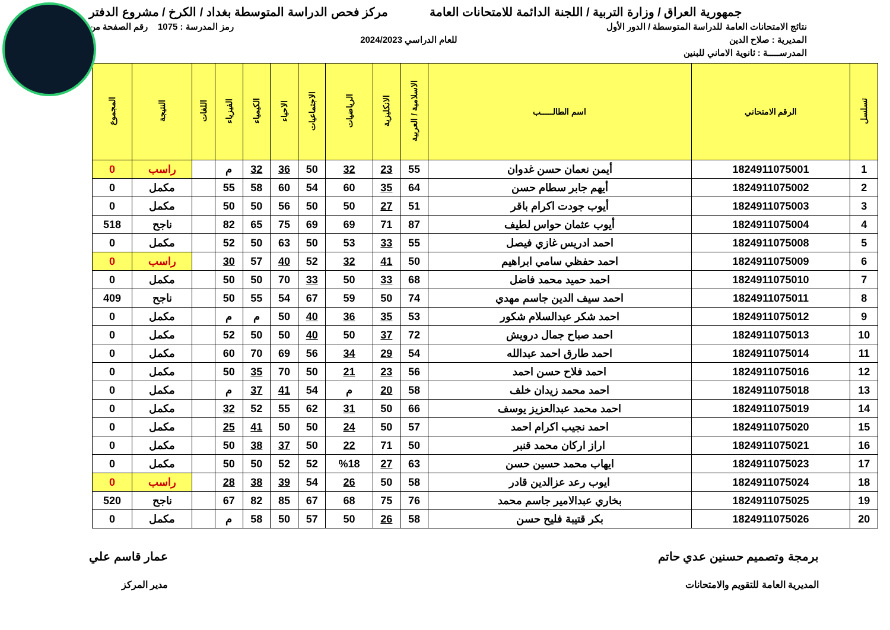جمهورية العراق / وزارة التربية / اللجنة الدائمة للامتحانات العامة
مركز فحص الدراسة المتوسطة بغداد / الكرخ / مشروع الدفتر
نتائج الامتحانات العامة للدراسة المتوسطة / الدور الأول
رمز المدرسة : 1075 رقم الصفحة من
المديرية : صلاح الدين للعام الدراسي 2024/2023
المدرســـــة : ثانوية الاماني للبنين
| تسلسل | الرقم الامتحاني | اسم الطالـــــب | الاسلامية / العربية | الانكليزية | الرياضيات | الاجتماعيات | الاحياء | الكيمياء | الفيزياء | اللغات | النتيجة | المجموع |
| --- | --- | --- | --- | --- | --- | --- | --- | --- | --- | --- | --- | --- |
| 1 | 1824911075001 | أيمن نعمان حسن غدوان | 55 | 23 | 32 | 50 | 36 | 32 | م | | راسب | 0 |
| 2 | 1824911075002 | أيهم جابر سطام حسن | 64 | 35 | 60 | 54 | 60 | 58 | 55 | | مكمل | 0 |
| 3 | 1824911075003 | أيوب جودت اكرام باقر | 51 | 27 | 50 | 50 | 56 | 50 | 50 | | مكمل | 0 |
| 4 | 1824911075004 | أيوب عثمان حواس لطيف | 87 | 71 | 69 | 69 | 75 | 65 | 82 | | ناجح | 518 |
| 5 | 1824911075008 | احمد ادريس غازي فيصل | 55 | 33 | 53 | 50 | 63 | 50 | 52 | | مكمل | 0 |
| 6 | 1824911075009 | احمد حفظي سامي ابراهيم | 50 | 41 | 32 | 52 | 40 | 57 | 30 | | راسب | 0 |
| 7 | 1824911075010 | احمد حميد محمد فاضل | 68 | 33 | 50 | 33 | 70 | 50 | 50 | | مكمل | 0 |
| 8 | 1824911075011 | احمد سيف الدين جاسم مهدي | 74 | 50 | 59 | 67 | 54 | 55 | 50 | | ناجح | 409 |
| 9 | 1824911075012 | احمد شكر عبدالسلام شكور | 53 | 35 | 36 | 40 | 50 | م | م | | مكمل | 0 |
| 10 | 1824911075013 | احمد صباح جمال درويش | 72 | 37 | 50 | 40 | 50 | 50 | 52 | | مكمل | 0 |
| 11 | 1824911075014 | احمد طارق احمد عبدالله | 54 | 29 | 34 | 56 | 69 | 70 | 60 | | مكمل | 0 |
| 12 | 1824911075016 | احمد فلاح حسن احمد | 56 | 23 | 21 | 50 | 70 | 35 | 50 | | مكمل | 0 |
| 13 | 1824911075018 | احمد محمد زيدان خلف | 58 | 20 | م | 54 | 41 | 37 | م | | مكمل | 0 |
| 14 | 1824911075019 | احمد محمد عبدالعزيز يوسف | 66 | 50 | 31 | 62 | 55 | 52 | 32 | | مكمل | 0 |
| 15 | 1824911075020 | احمد نجيب اكرام احمد | 57 | 50 | 24 | 50 | 50 | 41 | 25 | | مكمل | 0 |
| 16 | 1824911075021 | اراز اركان محمد قنبر | 50 | 71 | 22 | 50 | 37 | 38 | 50 | | مكمل | 0 |
| 17 | 1824911075023 | ايهاب محمد حسين حسن | 63 | 27 | %18 | 52 | 52 | 50 | 50 | | مكمل | 0 |
| 18 | 1824911075024 | ايوب رعد عزالدين قادر | 58 | 50 | 26 | 54 | 39 | 38 | 28 | | راسب | 0 |
| 19 | 1824911075025 | بخاري عبدالامير جاسم محمد | 76 | 75 | 68 | 67 | 85 | 82 | 67 | | ناجح | 520 |
| 20 | 1824911075026 | بكر قتيبة فليح حسن | 58 | 26 | 50 | 57 | 50 | 58 | م | | مكمل | 0 |
برمجة وتصميم حسنين عدي حاتم
المديرية العامة للتقويم والامتحانات
عمار قاسم علي
مدير المركز